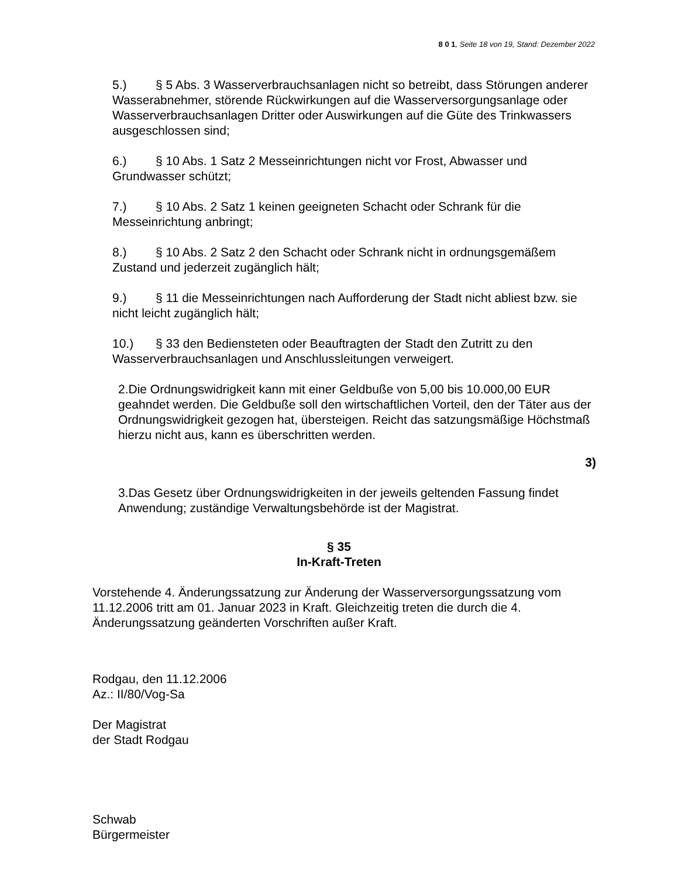8 0 1, Seite 18 von 19, Stand: Dezember 2022
5.) § 5 Abs. 3 Wasserverbrauchsanlagen nicht so betreibt, dass Störungen anderer Wasserabnehmer, störende Rückwirkungen auf die Wasserversorgungsanlage oder Wasserverbrauchsanlagen Dritter oder Auswirkungen auf die Güte des Trinkwassers ausgeschlossen sind;
6.) § 10 Abs. 1 Satz 2 Messeinrichtungen nicht vor Frost, Abwasser und Grundwasser schützt;
7.) § 10 Abs. 2 Satz 1 keinen geeigneten Schacht oder Schrank für die Messeinrichtung anbringt;
8.) § 10 Abs. 2 Satz 2 den Schacht oder Schrank nicht in ordnungsgemäßem Zustand und jederzeit zugänglich hält;
9.) § 11 die Messeinrichtungen nach Aufforderung der Stadt nicht abliest bzw. sie nicht leicht zugänglich hält;
10.) § 33 den Bediensteten oder Beauftragten der Stadt den Zutritt zu den Wasserverbrauchsanlagen und Anschlussleitungen verweigert.
2.Die Ordnungswidrigkeit kann mit einer Geldbuße von 5,00 bis 10.000,00 EUR geahndet werden. Die Geldbuße soll den wirtschaftlichen Vorteil, den der Täter aus der Ordnungswidrigkeit gezogen hat, übersteigen. Reicht das satzungsmäßige Höchstmaß hierzu nicht aus, kann es überschritten werden.
3)
3.Das Gesetz über Ordnungswidrigkeiten in der jeweils geltenden Fassung findet Anwendung; zuständige Verwaltungsbehörde ist der Magistrat.
§ 35
In-Kraft-Treten
Vorstehende 4. Änderungssatzung zur Änderung der Wasserversorgungssatzung vom 11.12.2006 tritt am 01. Januar 2023 in Kraft. Gleichzeitig treten die durch die 4. Änderungssatzung geänderten Vorschriften außer Kraft.
Rodgau, den 11.12.2006
Az.: II/80/Vog-Sa
Der Magistrat
der Stadt Rodgau
Schwab
Bürgermeister